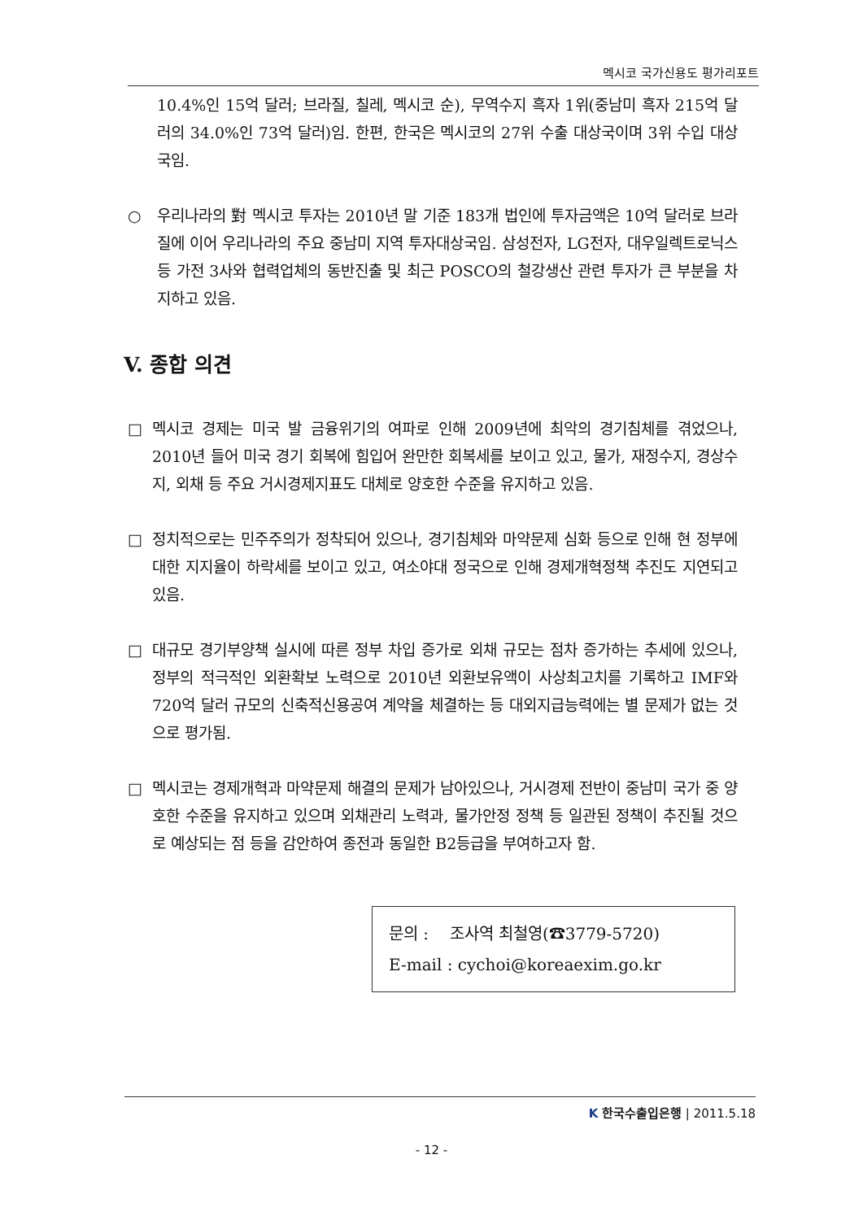멕시코 국가신용도 평가리포트
10.4%인 15억 달러; 브라질, 칠레, 멕시코 순), 무역수지 흑자 1위(중남미 흑자 215억 달러의 34.0%인 73억 달러)임. 한편, 한국은 멕시코의 27위 수출 대상국이며 3위 수입 대상국임.
○ 우리나라의 對 멕시코 투자는 2010년 말 기준 183개 법인에 투자금액은 10억 달러로 브라질에 이어 우리나라의 주요 중남미 지역 투자대상국임. 삼성전자, LG전자, 대우일렉트로닉스 등 가전 3사와 협력업체의 동반진출 및 최근 POSCO의 철강생산 관련 투자가 큰 부분을 차지하고 있음.
V. 종합 의견
□ 멕시코 경제는 미국 발 금융위기의 여파로 인해 2009년에 최악의 경기침체를 겪었으나, 2010년 들어 미국 경기 회복에 힘입어 완만한 회복세를 보이고 있고, 물가, 재정수지, 경상수지, 외채 등 주요 거시경제지표도 대체로 양호한 수준을 유지하고 있음.
□ 정치적으로는 민주주의가 정착되어 있으나, 경기침체와 마약문제 심화 등으로 인해 현 정부에 대한 지지율이 하락세를 보이고 있고, 여소야대 정국으로 인해 경제개혁정책 추진도 지연되고 있음.
□ 대규모 경기부양책 실시에 따른 정부 차입 증가로 외채 규모는 점차 증가하는 추세에 있으나, 정부의 적극적인 외환확보 노력으로 2010년 외환보유액이 사상최고치를 기록하고 IMF와 720억 달러 규모의 신축적신용공여 계약을 체결하는 등 대외지급능력에는 별 문제가 없는 것으로 평가됨.
□ 멕시코는 경제개혁과 마약문제 해결의 문제가 남아있으나, 거시경제 전반이 중남미 국가 중 양호한 수준을 유지하고 있으며 외채관리 노력과, 물가안정 정책 등 일관된 정책이 추진될 것으로 예상되는 점 등을 감안하여 종전과 동일한 B2등급을 부여하고자 함.
문의 : 조사역 최철영(☎3779-5720)
E-mail : cychoi@koreaexim.go.kr
K 한국수출입은행 | 2011.5.18
- 12 -